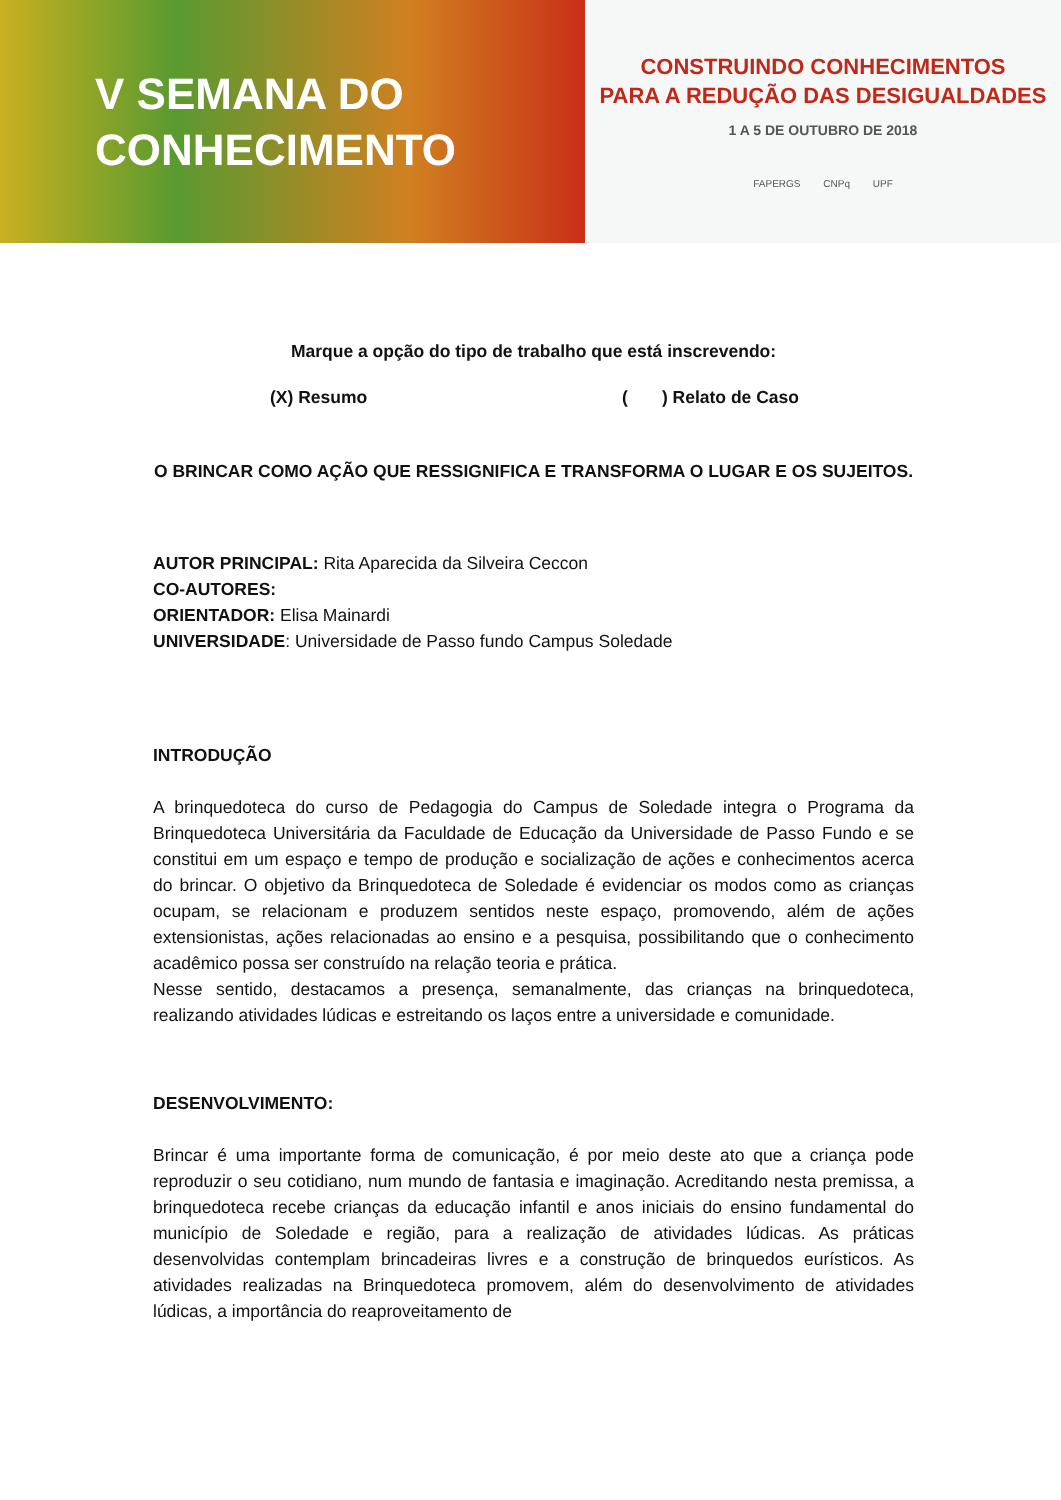V SEMANA DO
CONHECIMENTO
CONSTRUINDO CONHECIMENTOS
PARA A REDUÇÃO DAS DESIGUALDADES
1 A 5 DE OUTUBRO DE 2018
FAPERGS CNPq UPF
Marque a opção do tipo de trabalho que está inscrevendo:
(X) Resumo ( ) Relato de Caso
O BRINCAR COMO AÇÃO QUE RESSIGNIFICA E TRANSFORMA O LUGAR E OS SUJEITOS.
AUTOR PRINCIPAL: Rita Aparecida da Silveira Ceccon
CO-AUTORES:
ORIENTADOR: Elisa Mainardi
UNIVERSIDADE: Universidade de Passo fundo Campus Soledade
INTRODUÇÃO
A brinquedoteca do curso de Pedagogia do Campus de Soledade integra o Programa da Brinquedoteca Universitária da Faculdade de Educação da Universidade de Passo Fundo e se constitui em um espaço e tempo de produção e socialização de ações e conhecimentos acerca do brincar. O objetivo da Brinquedoteca de Soledade é evidenciar os modos como as crianças ocupam, se relacionam e produzem sentidos neste espaço, promovendo, além de ações extensionistas, ações relacionadas ao ensino e a pesquisa, possibilitando que o conhecimento acadêmico possa ser construído na relação teoria e prática.
Nesse sentido, destacamos a presença, semanalmente, das crianças na brinquedoteca, realizando atividades lúdicas e estreitando os laços entre a universidade e comunidade.
DESENVOLVIMENTO:
Brincar é uma importante forma de comunicação, é por meio deste ato que a criança pode reproduzir o seu cotidiano, num mundo de fantasia e imaginação. Acreditando nesta premissa, a brinquedoteca recebe crianças da educação infantil e anos iniciais do ensino fundamental do município de Soledade e região, para a realização de atividades lúdicas. As práticas desenvolvidas contemplam brincadeiras livres e a construção de brinquedos eurísticos. As atividades realizadas na Brinquedoteca promovem, além do desenvolvimento de atividades lúdicas, a importância do reaproveitamento de